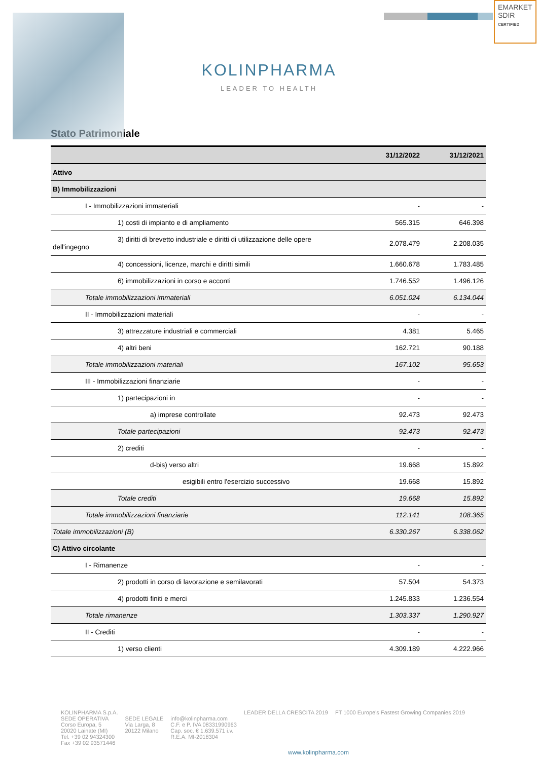EMARKET SDIR
CERTIFIED
KOLINPHARMA
LEADER TO HEALTH
Stato Patrimoniale
| | 31/12/2022 | 31/12/2021 |
| --- | --- | --- |
| Attivo | | |
| B) Immobilizzazioni | | |
| I - Immobilizzazioni immateriali | - | - |
| 1) costi di impianto e di ampliamento | 565.315 | 646.398 |
| 3) diritti di brevetto industriale e diritti di utilizzazione delle opere dell'ingegno | 2.078.479 | 2.208.035 |
| 4) concessioni, licenze, marchi e diritti simili | 1.660.678 | 1.783.485 |
| 6) immobilizzazioni in corso e acconti | 1.746.552 | 1.496.126 |
| Totale immobilizzazioni immateriali | 6.051.024 | 6.134.044 |
| II - Immobilizzazioni materiali | - | - |
| 3) attrezzature industriali e commerciali | 4.381 | 5.465 |
| 4) altri beni | 162.721 | 90.188 |
| Totale immobilizzazioni materiali | 167.102 | 95.653 |
| III - Immobilizzazioni finanziarie | - | - |
| 1) partecipazioni in | - | - |
| a) imprese controllate | 92.473 | 92.473 |
| Totale partecipazioni | 92.473 | 92.473 |
| 2) crediti | - | - |
| d-bis) verso altri | 19.668 | 15.892 |
| esigibili entro l'esercizio successivo | 19.668 | 15.892 |
| Totale crediti | 19.668 | 15.892 |
| Totale immobilizzazioni finanziarie | 112.141 | 108.365 |
| Totale immobilizzazioni (B) | 6.330.267 | 6.338.062 |
| C) Attivo circolante | | |
| I - Rimanenze | - | - |
| 2) prodotti in corso di lavorazione e semilavorati | 57.504 | 54.373 |
| 4) prodotti finiti e merci | 1.245.833 | 1.236.554 |
| Totale rimanenze | 1.303.337 | 1.290.927 |
| II - Crediti | - | - |
| 1) verso clienti | 4.309.189 | 4.222.966 |
KOLINPHARMA S.p.A.
SEDE OPERATIVA
Corso Europa, 5
20020 Lainate (MI)
Tel. +39 02 94324300
Fax +39 02 93571446
SEDE LEGALE
Via Larga, 8
20122 Milano
info@kolinpharma.com
C.F. e P. IVA 08331990963
Cap. soc. € 1.639.571 i.v.
R.E.A. MI-2018304
LEADER DELLA CRESCITA 2019 FT 1000 Europe's Fastest Growing Companies 2019
www.kolinpharma.com